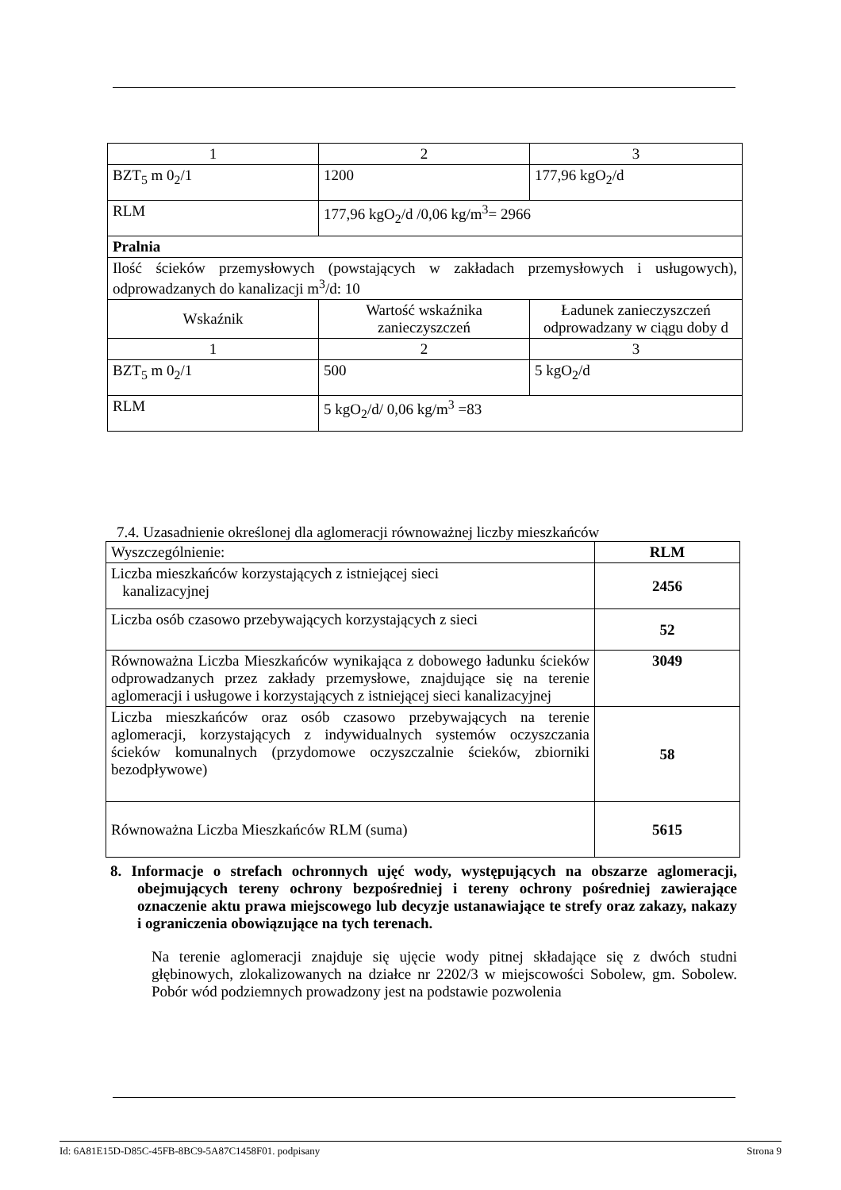| 1 | 2 | 3 |
| BZT<sub>5</sub> m 0<sub>2</sub>/1 | 1200 | 177,96 kgO<sub>2</sub>/d |
| RLM | 177,96 kgO<sub>2</sub>/d /0,06 kg/m<sup>3</sup>= 2966 | |
| Pralnia | | |
| Ilość ścieków przemysłowych (powstających w zakładach przemysłowych i usługowych), odprowadzanych do kanalizacji m<sup>3</sup>/d: 10 | | |
| Wskaźnik | Wartość wskaźnika zanieczyszczeń | Ładunek zanieczyszczeń odprowadzany w ciągu doby d |
| 1 | 2 | 3 |
| BZT<sub>5</sub> m 0<sub>2</sub>/1 | 500 | 5 kgO<sub>2</sub>/d |
| RLM | 5 kgO<sub>2</sub>/d/ 0,06 kg/m<sup>3</sup> =83 | |
7.4. Uzasadnienie określonej dla aglomeracji równoważnej liczby mieszkańców
| Wyszczególnienie: | RLM |
| Liczba mieszkańców korzystających z istniejącej sieci kanalizacyjnej | 2456 |
| Liczba osób czasowo przebywających korzystających z sieci | 52 |
| Równoważna Liczba Mieszkańców wynikająca z dobowego ładunku ścieków odprowadzanych przez zakłady przemysłowe, znajdujące się na terenie aglomeracji i usługowe i korzystających z istniejącej sieci kanalizacyjnej | 3049 |
| Liczba mieszkańców oraz osób czasowo przebywających na terenie aglomeracji, korzystających z indywidualnych systemów oczyszczania ścieków komunalnych (przydomowe oczyszczalnie ścieków, zbiorniki bezodpływowe) | 58 |
| Równoważna Liczba Mieszkańców RLM (suma) | 5615 |
8. Informacje o strefach ochronnych ujęć wody, występujących na obszarze aglomeracji, obejmujących tereny ochrony bezpośredniej i tereny ochrony pośredniej zawierające oznaczenie aktu prawa miejscowego lub decyzje ustanawiające te strefy oraz zakazy, nakazy i ograniczenia obowiązujące na tych terenach.
Na terenie aglomeracji znajduje się ujęcie wody pitnej składające się z dwóch studni głębinowych, zlokalizowanych na działce nr 2202/3 w miejscowości Sobolew, gm. Sobolew. Pobór wód podziemnych prowadzony jest na podstawie pozwolenia
Id: 6A81E15D-D85C-45FB-8BC9-5A87C1458F01. podpisany Strona 9